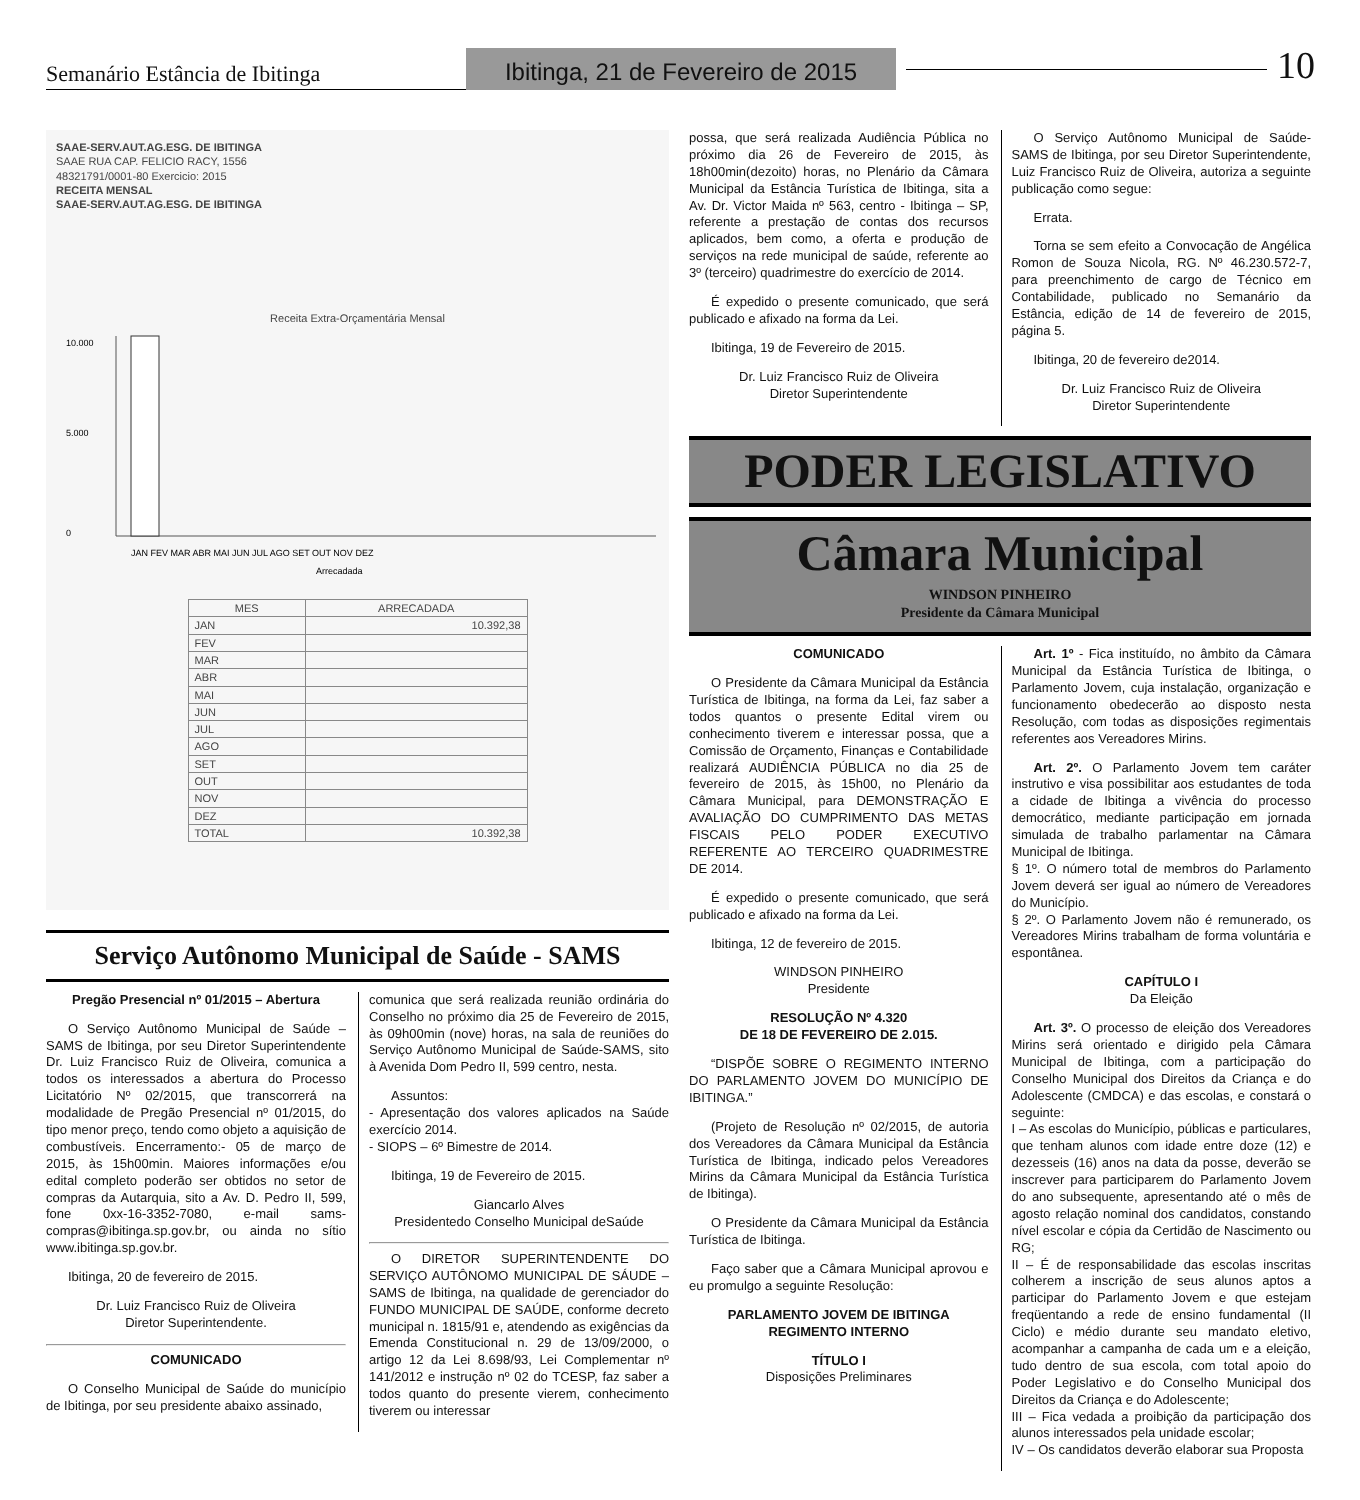Semanário Estância de Ibitinga
Ibitinga, 21 de Fevereiro de 2015
10
SAAE-SERV.AUT.AG.ESG. DE IBITINGA
SAAE RUA CAP. FELICIO RACY, 1556
48321791/0001-80 Exercicio: 2015
RECEITA MENSAL
SAAE-SERV.AUT.AG.ESG. DE IBITINGA
Receita Extra-Orçamentária Mensal
10.000
5.000
0
JAN FEV MAR ABR MAI JUN JUL AGO SET OUT NOV DEZ
Arrecadada
| MES | ARRECADADA |
| --- | --- |
| JAN | 10.392,38 |
| FEV | |
| MAR | |
| ABR | |
| MAI | |
| JUN | |
| JUL | |
| AGO | |
| SET | |
| OUT | |
| NOV | |
| DEZ | |
| TOTAL | 10.392,38 |
Serviço Autônomo Municipal de Saúde - SAMS
Pregão Presencial nº 01/2015 – Abertura
O Serviço Autônomo Municipal de Saúde – SAMS de Ibitinga, por seu Diretor Superintendente Dr. Luiz Francisco Ruiz de Oliveira, comunica a todos os interessados a abertura do Processo Licitatório Nº 02/2015, que transcorrerá na modalidade de Pregão Presencial nº 01/2015, do tipo menor preço, tendo como objeto a aquisição de combustíveis. Encerramento:- 05 de março de 2015, às 15h00min. Maiores informações e/ou edital completo poderão ser obtidos no setor de compras da Autarquia, sito a Av. D. Pedro II, 599, fone 0xx-16-3352-7080, e-mail sams-compras@ibitinga.sp.gov.br, ou ainda no sítio www.ibitinga.sp.gov.br.
Ibitinga, 20 de fevereiro de 2015.
Dr. Luiz Francisco Ruiz de Oliveira
Diretor Superintendente.
COMUNICADO
O Conselho Municipal de Saúde do município de Ibitinga, por seu presidente abaixo assinado,
comunica que será realizada reunião ordinária do Conselho no próximo dia 25 de Fevereiro de 2015, às 09h00min (nove) horas, na sala de reuniões do Serviço Autônomo Municipal de Saúde-SAMS, sito à Avenida Dom Pedro II, 599 centro, nesta.
Assuntos:
- Apresentação dos valores aplicados na Saúde exercício 2014.
- SIOPS – 6º Bimestre de 2014.
Ibitinga, 19 de Fevereiro de 2015.
Giancarlo Alves
Presidentedo Conselho Municipal deSaúde
O DIRETOR SUPERINTENDENTE DO SERVIÇO AUTÔNOMO MUNICIPAL DE SÁUDE – SAMS de Ibitinga, na qualidade de gerenciador do FUNDO MUNICIPAL DE SAÚDE, conforme decreto municipal n. 1815/91 e, atendendo as exigências da Emenda Constitucional n. 29 de 13/09/2000, o artigo 12 da Lei 8.698/93, Lei Complementar nº 141/2012 e instrução nº 02 do TCESP, faz saber a todos quanto do presente vierem, conhecimento tiverem ou interessar
possa, que será realizada Audiência Pública no próximo dia 26 de Fevereiro de 2015, às 18h00min(dezoito) horas, no Plenário da Câmara Municipal da Estância Turística de Ibitinga, sita a Av. Dr. Victor Maida nº 563, centro - Ibitinga – SP, referente a prestação de contas dos recursos aplicados, bem como, a oferta e produção de serviços na rede municipal de saúde, referente ao 3º (terceiro) quadrimestre do exercício de 2014.
É expedido o presente comunicado, que será publicado e afixado na forma da Lei.
Ibitinga, 19 de Fevereiro de 2015.
Dr. Luiz Francisco Ruiz de Oliveira
Diretor Superintendente
O Serviço Autônomo Municipal de Saúde- SAMS de Ibitinga, por seu Diretor Superintendente, Luiz Francisco Ruiz de Oliveira, autoriza a seguinte publicação como segue:
Errata.
Torna se sem efeito a Convocação de Angélica Romon de Souza Nicola, RG. Nº 46.230.572-7, para preenchimento de cargo de Técnico em Contabilidade, publicado no Semanário da Estância, edição de 14 de fevereiro de 2015, página 5.
Ibitinga, 20 de fevereiro de2014.
Dr. Luiz Francisco Ruiz de Oliveira
Diretor Superintendente
PODER LEGISLATIVO
Câmara Municipal
WINDSON PINHEIRO
Presidente da Câmara Municipal
COMUNICADO
O Presidente da Câmara Municipal da Estância Turística de Ibitinga, na forma da Lei, faz saber a todos quantos o presente Edital virem ou conhecimento tiverem e interessar possa, que a Comissão de Orçamento, Finanças e Contabilidade realizará AUDIÊNCIA PÚBLICA no dia 25 de fevereiro de 2015, às 15h00, no Plenário da Câmara Municipal, para DEMONSTRAÇÃO E AVALIAÇÃO DO CUMPRIMENTO DAS METAS FISCAIS PELO PODER EXECUTIVO REFERENTE AO TERCEIRO QUADRIMESTRE DE 2014.
É expedido o presente comunicado, que será publicado e afixado na forma da Lei.
Ibitinga, 12 de fevereiro de 2015.
WINDSON PINHEIRO
Presidente
RESOLUÇÃO Nº 4.320
DE 18 DE FEVEREIRO DE 2.015.
“DISPÕE SOBRE O REGIMENTO INTERNO DO PARLAMENTO JOVEM DO MUNICÍPIO DE IBITINGA.”
(Projeto de Resolução nº 02/2015, de autoria dos Vereadores da Câmara Municipal da Estância Turística de Ibitinga, indicado pelos Vereadores Mirins da Câmara Municipal da Estância Turística de Ibitinga).
O Presidente da Câmara Municipal da Estância Turística de Ibitinga.
Faço saber que a Câmara Municipal aprovou e eu promulgo a seguinte Resolução:
PARLAMENTO JOVEM DE IBITINGA
REGIMENTO INTERNO
TÍTULO I
Disposições Preliminares
Art. 1º - Fica instituído, no âmbito da Câmara Municipal da Estância Turística de Ibitinga, o Parlamento Jovem, cuja instalação, organização e funcionamento obedecerão ao disposto nesta Resolução, com todas as disposições regimentais referentes aos Vereadores Mirins.
Art. 2º. O Parlamento Jovem tem caráter instrutivo e visa possibilitar aos estudantes de toda a cidade de Ibitinga a vivência do processo democrático, mediante participação em jornada simulada de trabalho parlamentar na Câmara Municipal de Ibitinga.
§ 1º. O número total de membros do Parlamento Jovem deverá ser igual ao número de Vereadores do Município.
§ 2º. O Parlamento Jovem não é remunerado, os Vereadores Mirins trabalham de forma voluntária e espontânea.
CAPÍTULO I
Da Eleição
Art. 3º. O processo de eleição dos Vereadores Mirins será orientado e dirigido pela Câmara Municipal de Ibitinga, com a participação do Conselho Municipal dos Direitos da Criança e do Adolescente (CMDCA) e das escolas, e constará o seguinte:
I – As escolas do Município, públicas e particulares, que tenham alunos com idade entre doze (12) e dezesseis (16) anos na data da posse, deverão se inscrever para participarem do Parlamento Jovem do ano subsequente, apresentando até o mês de agosto relação nominal dos candidatos, constando nível escolar e cópia da Certidão de Nascimento ou RG;
II – É de responsabilidade das escolas inscritas colherem a inscrição de seus alunos aptos a participar do Parlamento Jovem e que estejam freqüentando a rede de ensino fundamental (II Ciclo) e médio durante seu mandato eletivo, acompanhar a campanha de cada um e a eleição, tudo dentro de sua escola, com total apoio do Poder Legislativo e do Conselho Municipal dos Direitos da Criança e do Adolescente;
III – Fica vedada a proibição da participação dos alunos interessados pela unidade escolar;
IV – Os candidatos deverão elaborar sua Proposta